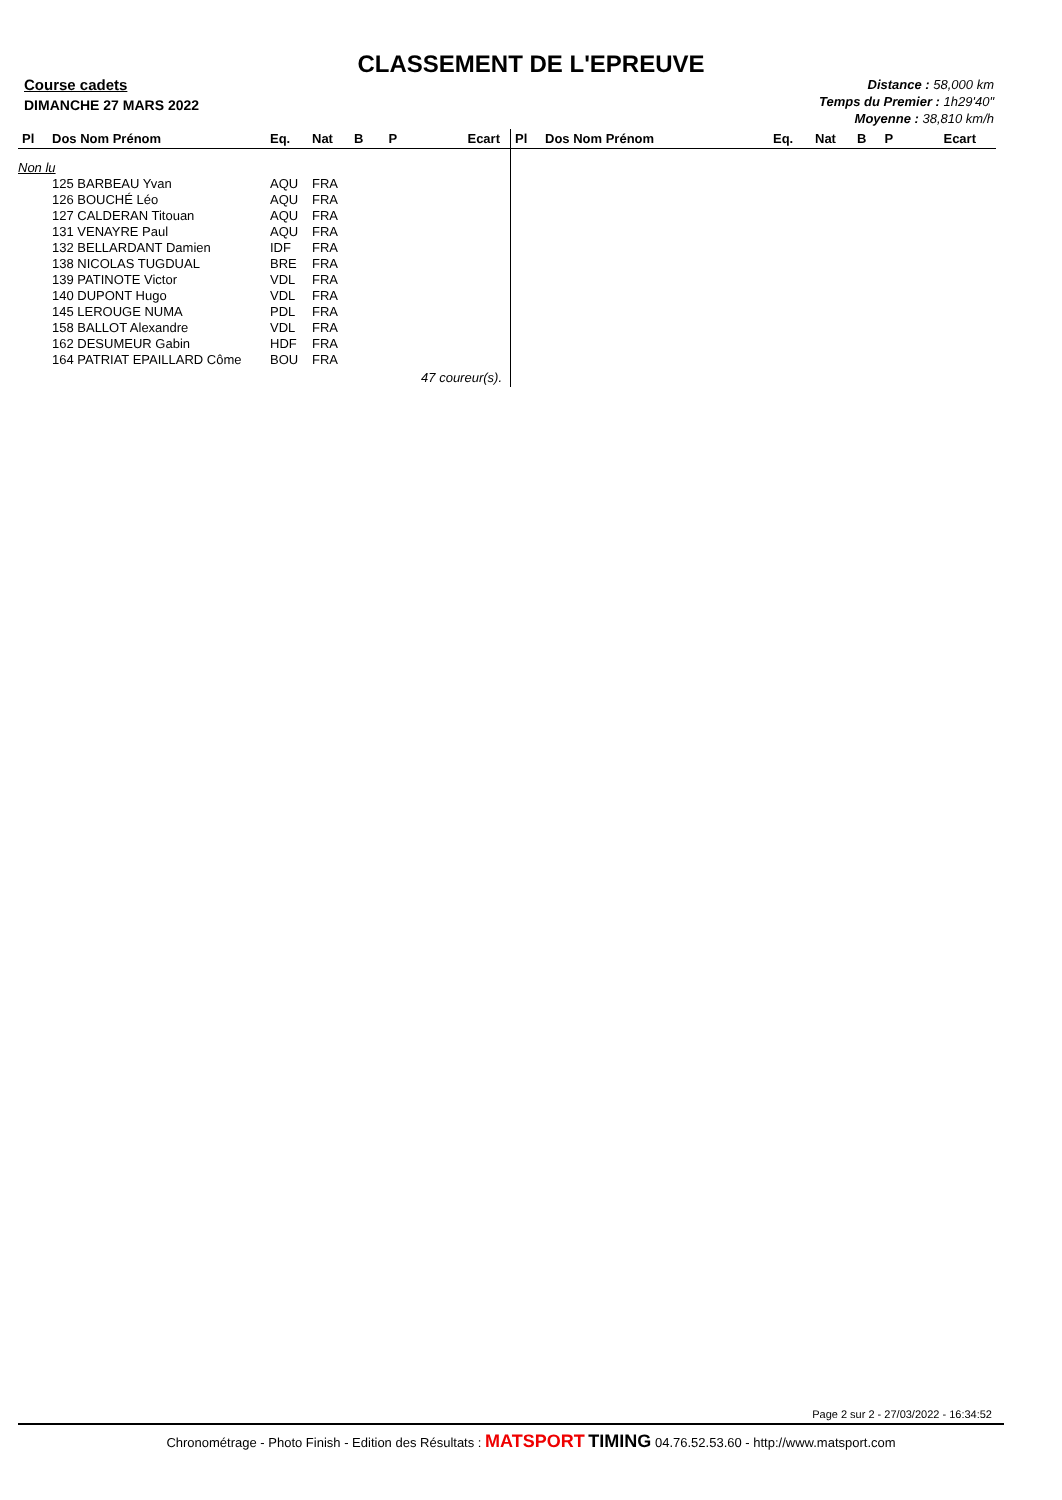CLASSEMENT DE L'EPREUVE
Course cadets
DIMANCHE 27 MARS 2022
Distance : 58,000 km
Temps du Premier : 1h29'40"
Moyenne : 38,810 km/h
| Pl | Dos Nom Prénom | Eq. | Nat | B | P | Ecart |
| --- | --- | --- | --- | --- | --- | --- |
| Non lu | | | | | | |
| | 125 BARBEAU Yvan | AQU | FRA | | | |
| | 126 BOUCHÉ Léo | AQU | FRA | | | |
| | 127 CALDERAN Titouan | AQU | FRA | | | |
| | 131 VENAYRE Paul | AQU | FRA | | | |
| | 132 BELLARDANT Damien | IDF | FRA | | | |
| | 138 NICOLAS TUGDUAL | BRE | FRA | | | |
| | 139 PATINOTE Victor | VDL | FRA | | | |
| | 140 DUPONT Hugo | VDL | FRA | | | |
| | 145 LEROUGE NUMA | PDL | FRA | | | |
| | 158 BALLOT Alexandre | VDL | FRA | | | |
| | 162 DESUMEUR Gabin | HDF | FRA | | | |
| | 164 PATRIAT EPAILLARD Côme | BOU | FRA | | | |
| 47 coureur(s). | | | | | | |
| Pl | Dos Nom Prénom | Eq. | Nat | B | P | Ecart |
| --- | --- | --- | --- | --- | --- | --- |
Page 2 sur 2 - 27/03/2022 - 16:34:52
Chronométrage - Photo Finish - Edition des Résultats : MATSPORT TIMING 04.76.52.53.60 - http://www.matsport.com